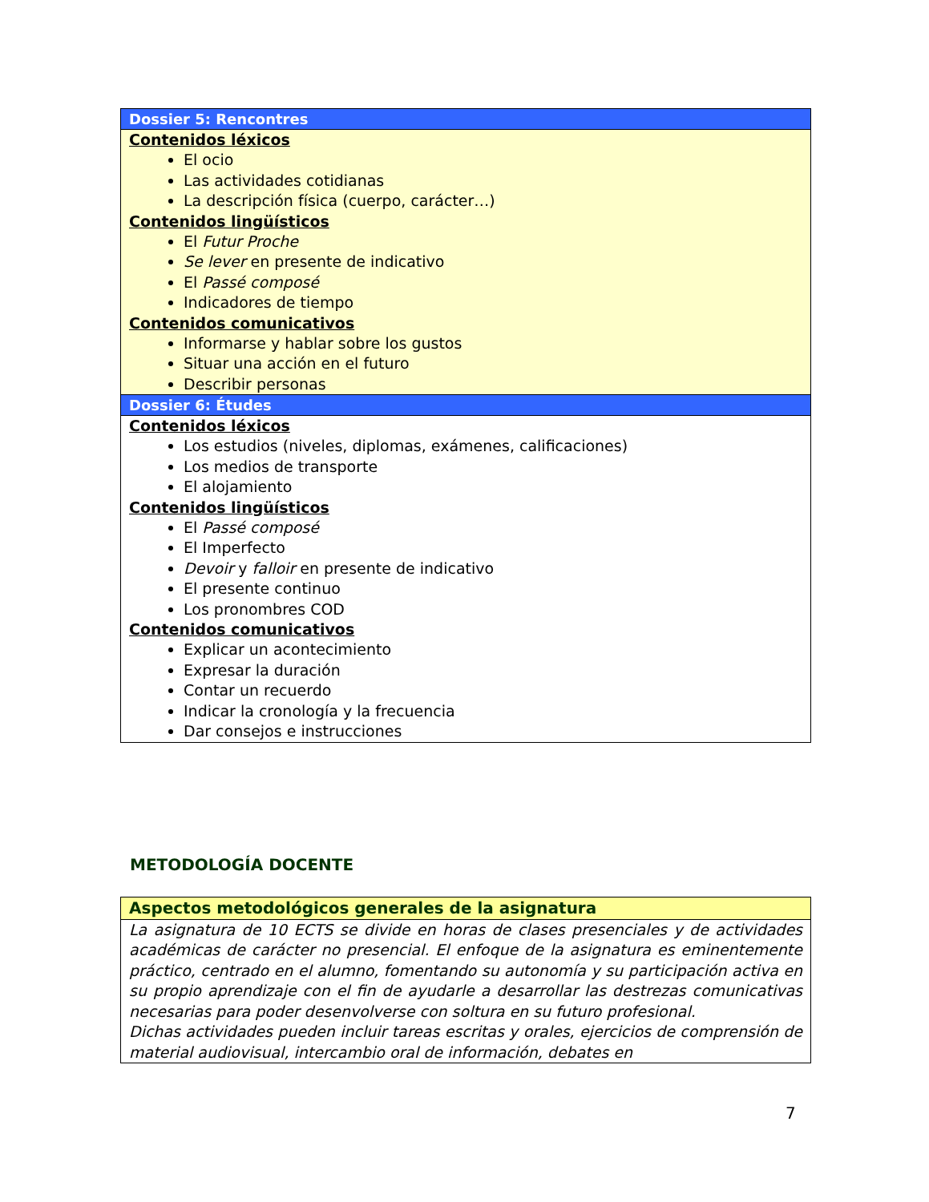| Dossier 5: Rencontres |
| --- |
| Contenidos léxicos El ocio Las actividades cotidianas La descripción física (cuerpo, carácter…) Contenidos lingüísticos El Futur Proche Se lever en presente de indicativo El Passé composé Indicadores de tiempo Contenidos comunicativos Informarse y hablar sobre los gustos Situar una acción en el futuro Describir personas |
| Dossier 6: Études |
| Contenidos léxicos Los estudios (niveles, diplomas, exámenes, calificaciones) Los medios de transporte El alojamiento Contenidos lingüísticos El Passé composé El Imperfecto Devoir y falloir en presente de indicativo El presente continuo Los pronombres COD Contenidos comunicativos Explicar un acontecimiento Expresar la duración Contar un recuerdo Indicar la cronología y la frecuencia Dar consejos e instrucciones |
METODOLOGÍA DOCENTE
| Aspectos metodológicos generales de la asignatura |
| --- |
| La asignatura de 10 ECTS se divide en horas de clases presenciales y de actividades académicas de carácter no presencial. El enfoque de la asignatura es eminentemente práctico, centrado en el alumno, fomentando su autonomía y su participación activa en su propio aprendizaje con el fin de ayudarle a desarrollar las destrezas comunicativas necesarias para poder desenvolverse con soltura en su futuro profesional. Dichas actividades pueden incluir tareas escritas y orales, ejercicios de comprensión de material audiovisual, intercambio oral de información, debates en |
7